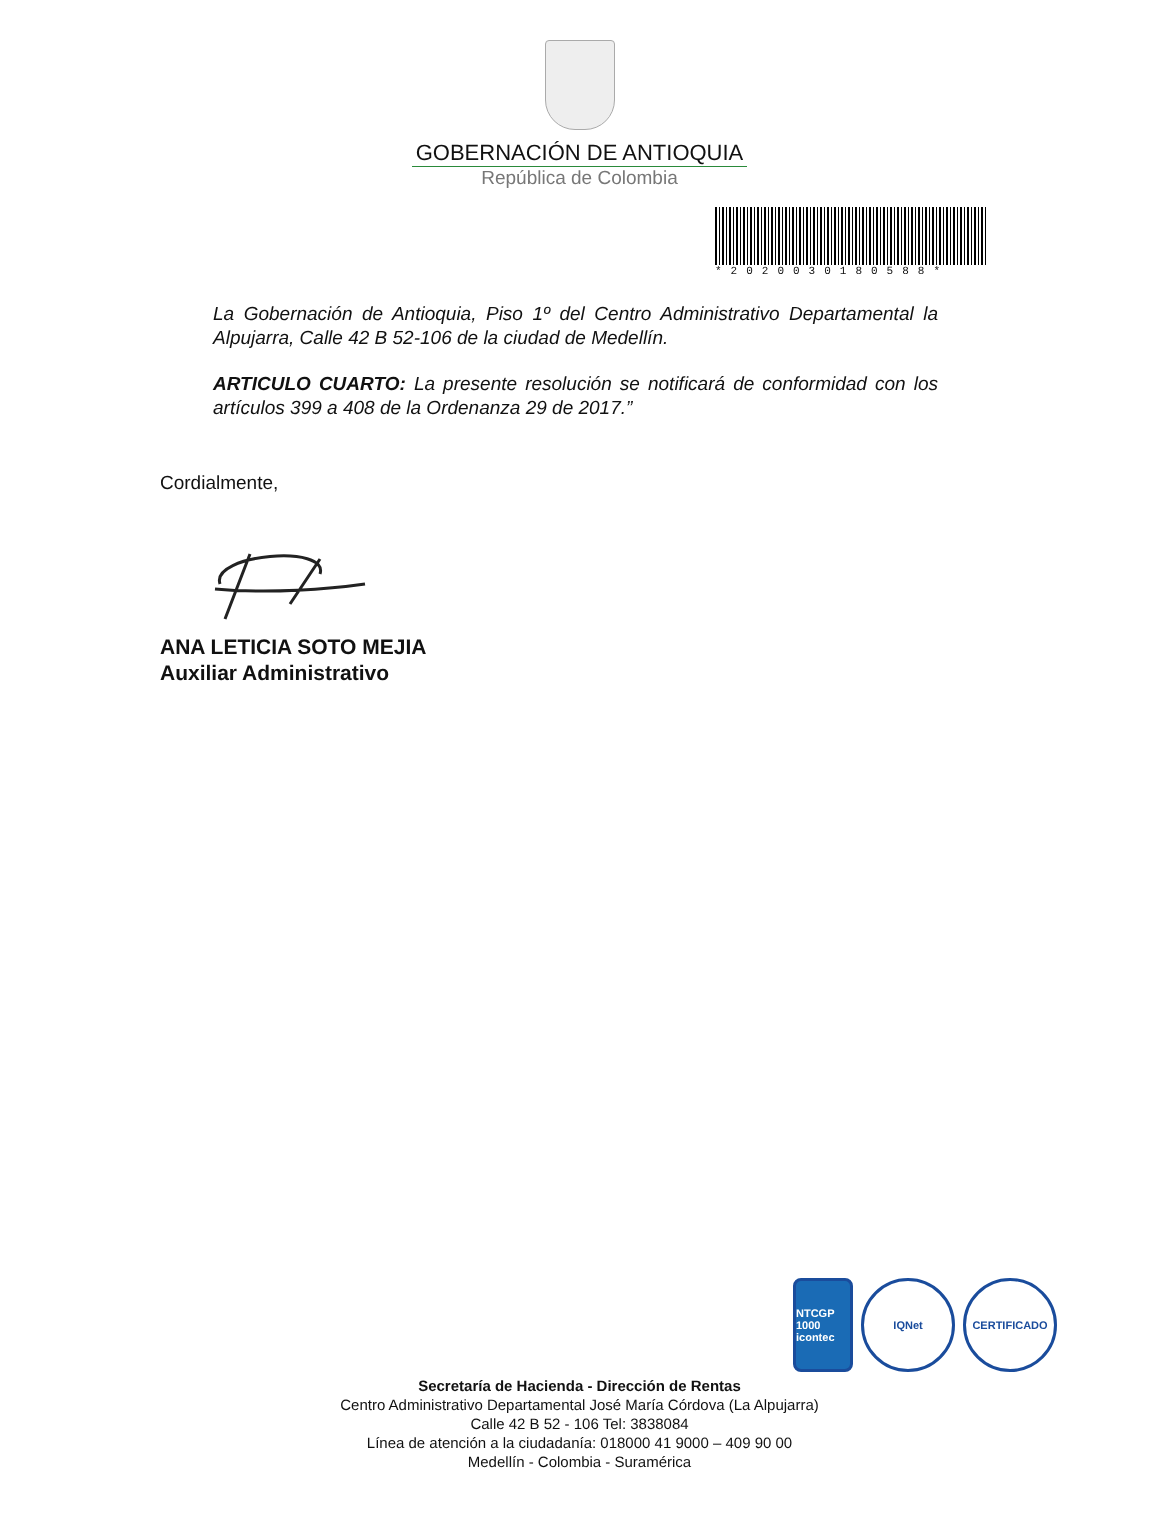GOBERNACIÓN DE ANTIOQUIA
República de Colombia
*2020030180588*
La Gobernación de Antioquia, Piso 1º del Centro Administrativo Departamental la Alpujarra, Calle 42 B 52-106 de la ciudad de Medellín.
ARTICULO CUARTO: La presente resolución se notificará de conformidad con los artículos 399 a 408 de la Ordenanza 29 de 2017.”
Cordialmente,
ANA LETICIA SOTO MEJIA
Auxiliar Administrativo
NTCGP 1000 icontec
IQNet CERTIFICADO
Secretaría de Hacienda - Dirección de Rentas
Centro Administrativo Departamental José María Córdova (La Alpujarra)
Calle 42 B 52 - 106 Tel: 3838084
Línea de atención a la ciudadanía: 018000 41 9000 – 409 90 00
Medellín - Colombia - Suramérica